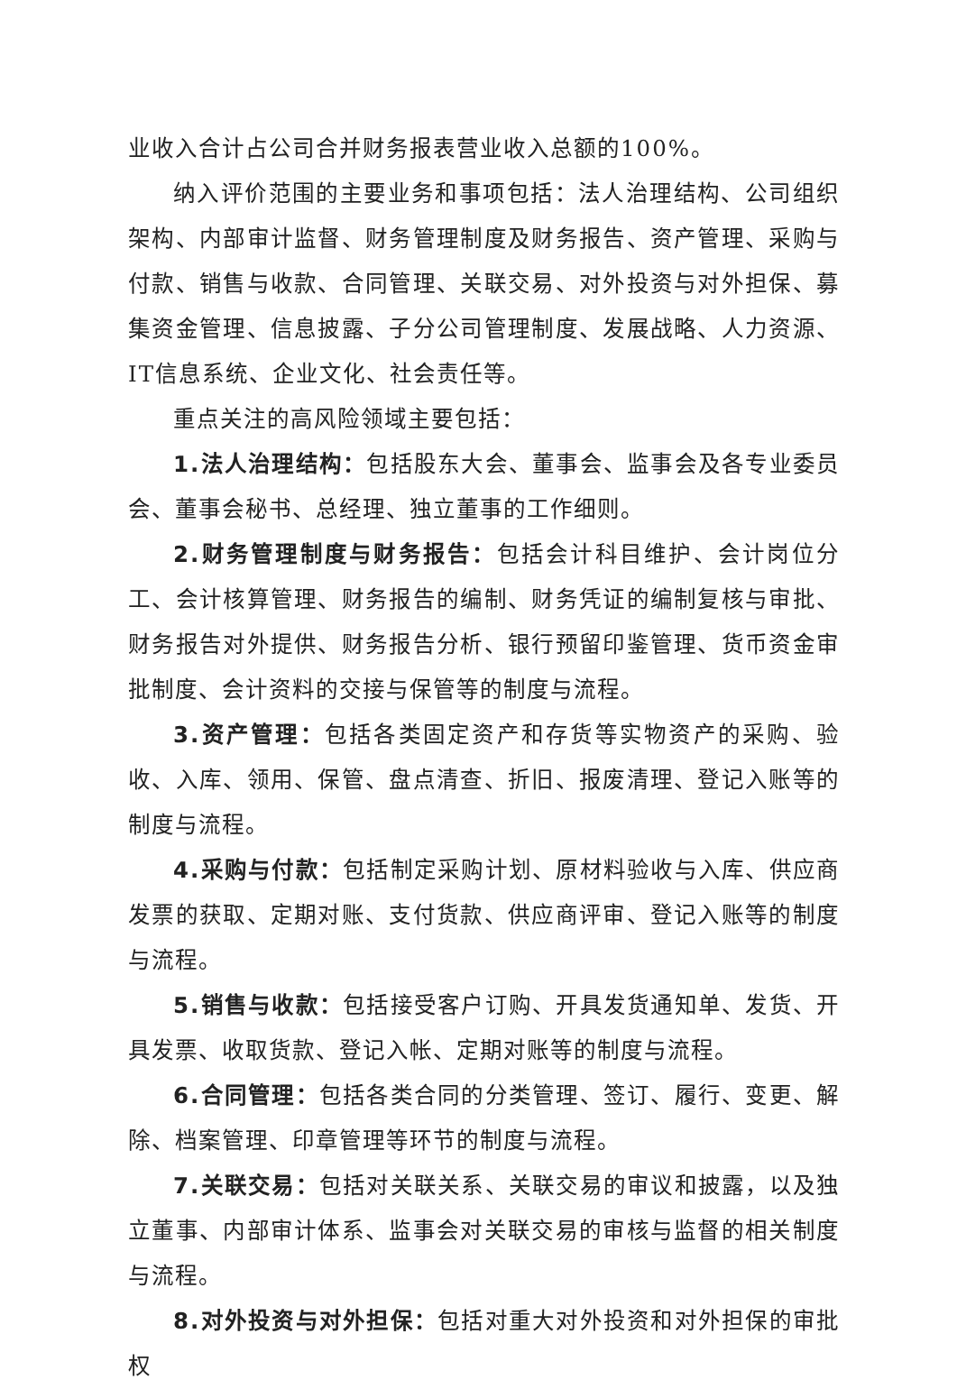业收入合计占公司合并财务报表营业收入总额的100%。
纳入评价范围的主要业务和事项包括：法人治理结构、公司组织架构、内部审计监督、财务管理制度及财务报告、资产管理、采购与付款、销售与收款、合同管理、关联交易、对外投资与对外担保、募集资金管理、信息披露、子分公司管理制度、发展战略、人力资源、IT信息系统、企业文化、社会责任等。
重点关注的高风险领域主要包括：
1.法人治理结构：包括股东大会、董事会、监事会及各专业委员会、董事会秘书、总经理、独立董事的工作细则。
2.财务管理制度与财务报告：包括会计科目维护、会计岗位分工、会计核算管理、财务报告的编制、财务凭证的编制复核与审批、财务报告对外提供、财务报告分析、银行预留印鉴管理、货币资金审批制度、会计资料的交接与保管等的制度与流程。
3.资产管理：包括各类固定资产和存货等实物资产的采购、验收、入库、领用、保管、盘点清查、折旧、报废清理、登记入账等的制度与流程。
4.采购与付款：包括制定采购计划、原材料验收与入库、供应商发票的获取、定期对账、支付货款、供应商评审、登记入账等的制度与流程。
5.销售与收款：包括接受客户订购、开具发货通知单、发货、开具发票、收取货款、登记入帐、定期对账等的制度与流程。
6.合同管理：包括各类合同的分类管理、签订、履行、变更、解除、档案管理、印章管理等环节的制度与流程。
7.关联交易：包括对关联关系、关联交易的审议和披露，以及独立董事、内部审计体系、监事会对关联交易的审核与监督的相关制度与流程。
8.对外投资与对外担保：包括对重大对外投资和对外担保的审批权